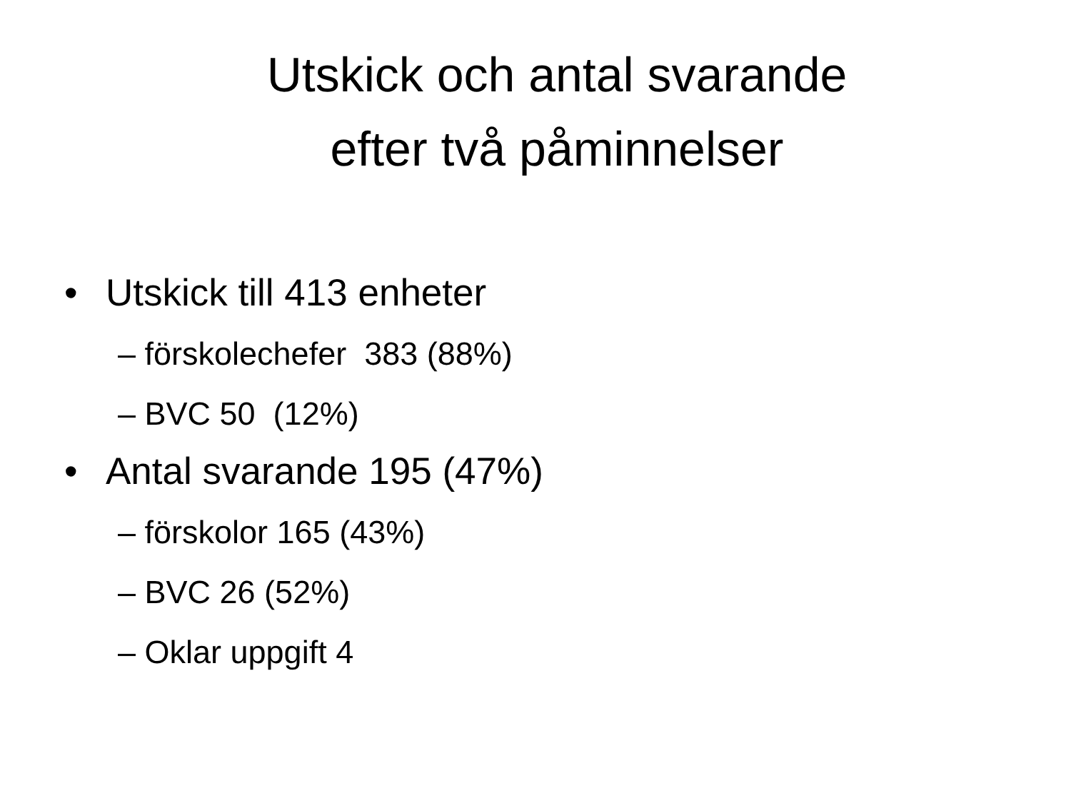Utskick och antal svarande
efter två påminnelser
• Utskick till 413 enheter
– förskolechefer 383 (88%)
– BVC 50 (12%)
• Antal svarande 195 (47%)
– förskolor 165 (43%)
– BVC 26 (52%)
– Oklar uppgift 4